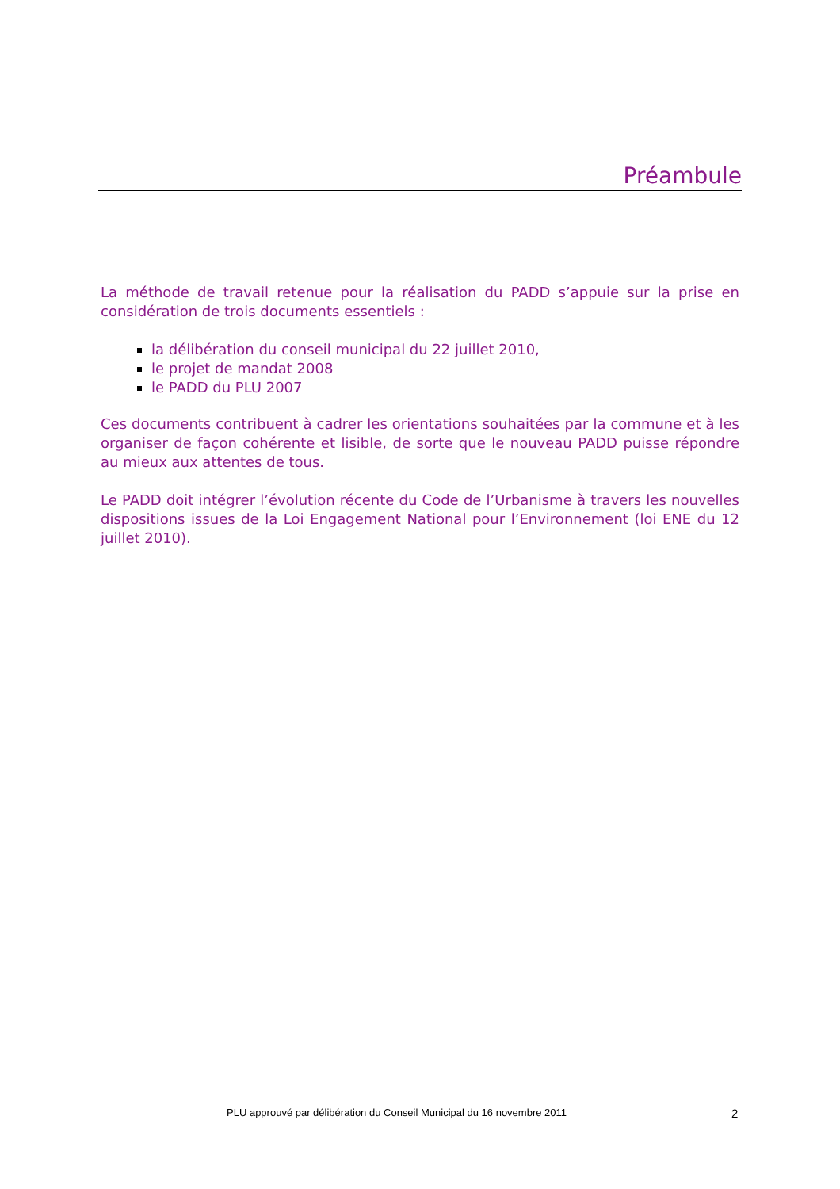Préambule
La méthode de travail retenue pour la réalisation du PADD s’appuie sur la prise en considération de trois documents essentiels :
la délibération du conseil municipal du 22 juillet 2010,
le projet de mandat 2008
le PADD du PLU 2007
Ces documents contribuent à cadrer les orientations souhaitées par la commune et à les organiser de façon cohérente et lisible, de sorte que le nouveau PADD puisse répondre au mieux aux attentes de tous.
Le PADD doit intégrer l’évolution récente du Code de l’Urbanisme à travers les nouvelles dispositions issues de la Loi Engagement National pour l’Environnement (loi ENE du 12 juillet 2010).
PLU approuvé par délibération du Conseil Municipal du 16 novembre 2011 2